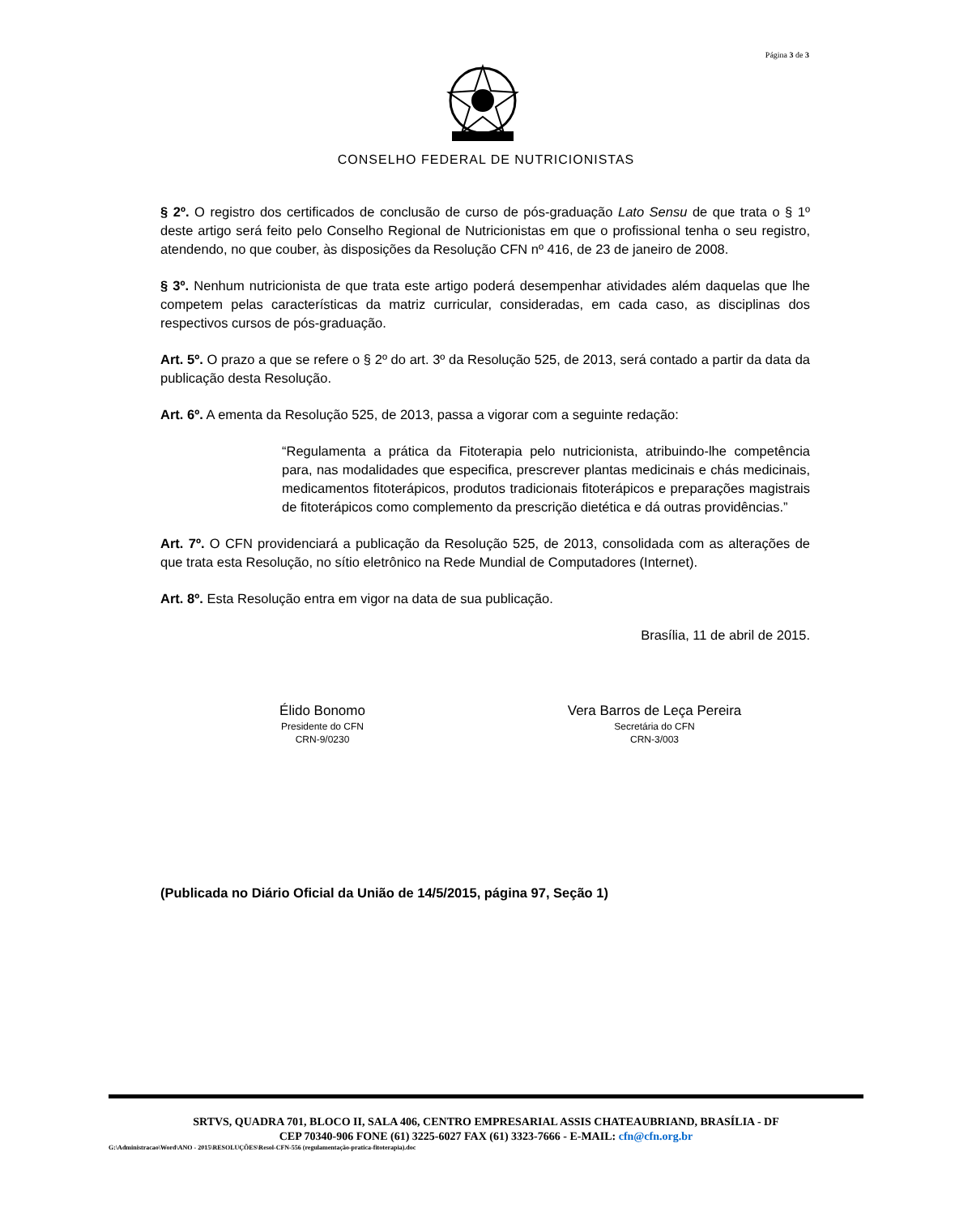Página 3 de 3
CONSELHO FEDERAL DE NUTRICIONISTAS
§ 2º. O registro dos certificados de conclusão de curso de pós-graduação Lato Sensu de que trata o § 1º deste artigo será feito pelo Conselho Regional de Nutricionistas em que o profissional tenha o seu registro, atendendo, no que couber, às disposições da Resolução CFN nº 416, de 23 de janeiro de 2008.
§ 3º. Nenhum nutricionista de que trata este artigo poderá desempenhar atividades além daquelas que lhe competem pelas características da matriz curricular, consideradas, em cada caso, as disciplinas dos respectivos cursos de pós-graduação.
Art. 5º. O prazo a que se refere o § 2º do art. 3º da Resolução 525, de 2013, será contado a partir da data da publicação desta Resolução.
Art. 6º. A ementa da Resolução 525, de 2013, passa a vigorar com a seguinte redação:
“Regulamenta a prática da Fitoterapia pelo nutricionista, atribuindo-lhe competência para, nas modalidades que especifica, prescrever plantas medicinais e chás medicinais, medicamentos fitoterápicos, produtos tradicionais fitoterápicos e preparações magistrais de fitoterápicos como complemento da prescrição dietética e dá outras providências.”
Art. 7º. O CFN providenciará a publicação da Resolução 525, de 2013, consolidada com as alterações de que trata esta Resolução, no sítio eletrônico na Rede Mundial de Computadores (Internet).
Art. 8º. Esta Resolução entra em vigor na data de sua publicação.
Brasília, 11 de abril de 2015.
Élido Bonomo
Presidente do CFN
CRN-9/0230
Vera Barros de Leça Pereira
Secretária do CFN
CRN-3/003
(Publicada no Diário Oficial da União de 14/5/2015, página 97, Seção 1)
SRTVS, QUADRA 701, BLOCO II, SALA 406, CENTRO EMPRESARIAL ASSIS CHATEAUBRIAND, BRASÍLIA - DF
CEP 70340-906 FONE (61) 3225-6027 FAX (61) 3323-7666 - E-MAIL: cfn@cfn.org.br
G:\Administracao\Word\ANO - 2015\RESOLUÇÕES\Resol-CFN-556 (regulamentação-pratica-fitoterapia).doc